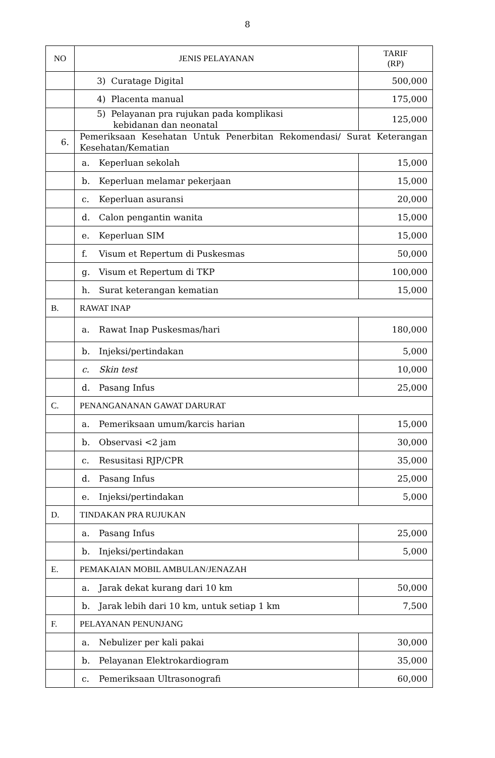8
| NO | JENIS PELAYANAN | TARIF (RP) |
| --- | --- | --- |
| | 3) Curatage Digital | 500,000 |
| | 4) Placenta manual | 175,000 |
| | 5) Pelayanan pra rujukan pada komplikasi kebidanan dan neonatal | 125,000 |
| 6. | Pemeriksaan Kesehatan Untuk Penerbitan Rekomendasi/ Surat Keterangan Kesehatan/Kematian | |
| | a. Keperluan sekolah | 15,000 |
| | b. Keperluan melamar pekerjaan | 15,000 |
| | c. Keperluan asuransi | 20,000 |
| | d. Calon pengantin wanita | 15,000 |
| | e. Keperluan SIM | 15,000 |
| | f. Visum et Repertum di Puskesmas | 50,000 |
| | g. Visum et Repertum di TKP | 100,000 |
| | h. Surat keterangan kematian | 15,000 |
| B. | RAWAT INAP | |
| | a. Rawat Inap Puskesmas/hari | 180,000 |
| | b. Injeksi/pertindakan | 5,000 |
| | c. Skin test | 10,000 |
| | d. Pasang Infus | 25,000 |
| C. | PENANGANANAN GAWAT DARURAT | |
| | a. Pemeriksaan umum/karcis harian | 15,000 |
| | b. Observasi <2 jam | 30,000 |
| | c. Resusitasi RJP/CPR | 35,000 |
| | d. Pasang Infus | 25,000 |
| | e. Injeksi/pertindakan | 5,000 |
| D. | TINDAKAN PRA RUJUKAN | |
| | a. Pasang Infus | 25,000 |
| | b. Injeksi/pertindakan | 5,000 |
| E. | PEMAKAIAN MOBIL AMBULAN/JENAZAH | |
| | a. Jarak dekat kurang dari 10 km | 50,000 |
| | b. Jarak lebih dari 10 km, untuk setiap 1 km | 7,500 |
| F. | PELAYANAN PENUNJANG | |
| | a. Nebulizer per kali pakai | 30,000 |
| | b. Pelayanan Elektrokardiogram | 35,000 |
| | c. Pemeriksaan Ultrasonografi | 60,000 |